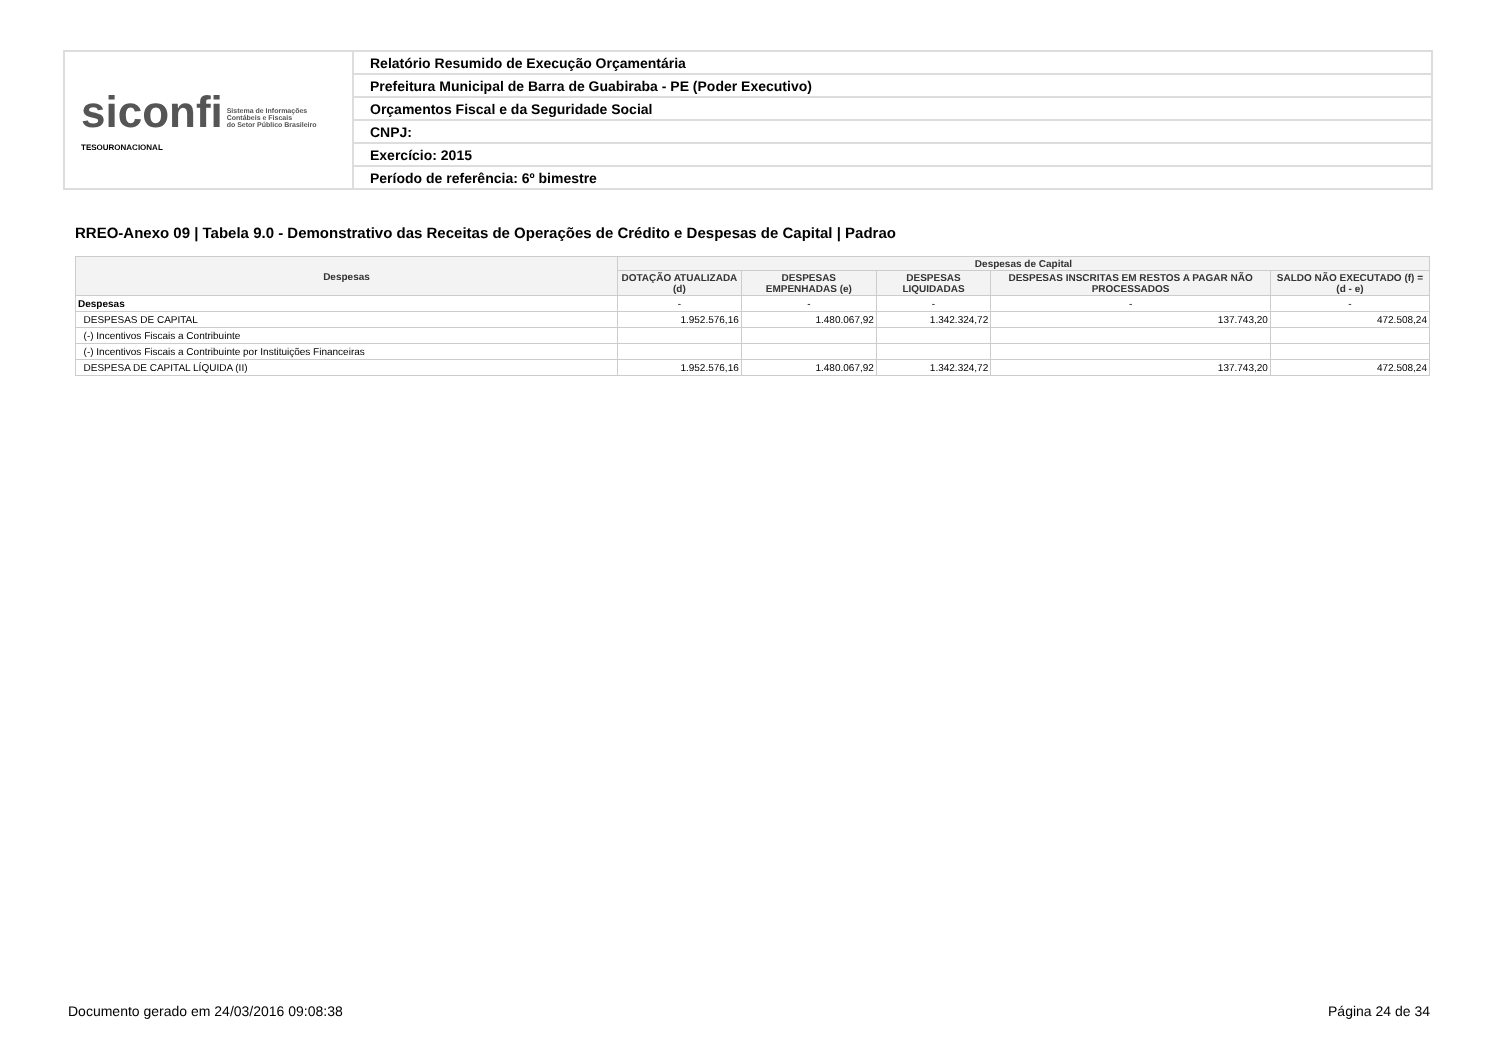| siconfi Sistema de Informações Contábeis e Fiscais do Setor Público Brasileiro TESOURONACIONAL | Relatório Resumido de Execução Orçamentária |
| | Prefeitura Municipal de Barra de Guabiraba - PE (Poder Executivo) |
| | Orçamentos Fiscal e da Seguridade Social |
| | CNPJ: |
| | Exercício: 2015 |
| | Período de referência: 6º bimestre |
RREO-Anexo 09 | Tabela 9.0 - Demonstrativo das Receitas de Operações de Crédito e Despesas de Capital | Padrao
| Despesas | Despesas de Capital | | | | |
| --- | --- | --- | --- | --- | --- |
| | DOTAÇÃO ATUALIZADA (d) | DESPESAS EMPENHADAS (e) | DESPESAS LIQUIDADAS | DESPESAS INSCRITAS EM RESTOS A PAGAR NÃO PROCESSADOS | SALDO NÃO EXECUTADO (f) = (d - e) |
| Despesas | - | - | - | - | - |
| DESPESAS DE CAPITAL | 1.952.576,16 | 1.480.067,92 | 1.342.324,72 | 137.743,20 | 472.508,24 |
| (-) Incentivos Fiscais a Contribuinte | | | | | |
| (-) Incentivos Fiscais a Contribuinte por Instituições Financeiras | | | | | |
| DESPESA DE CAPITAL LÍQUIDA (II) | 1.952.576,16 | 1.480.067,92 | 1.342.324,72 | 137.743,20 | 472.508,24 |
Documento gerado em 24/03/2016 09:08:38
Página 24 de 34